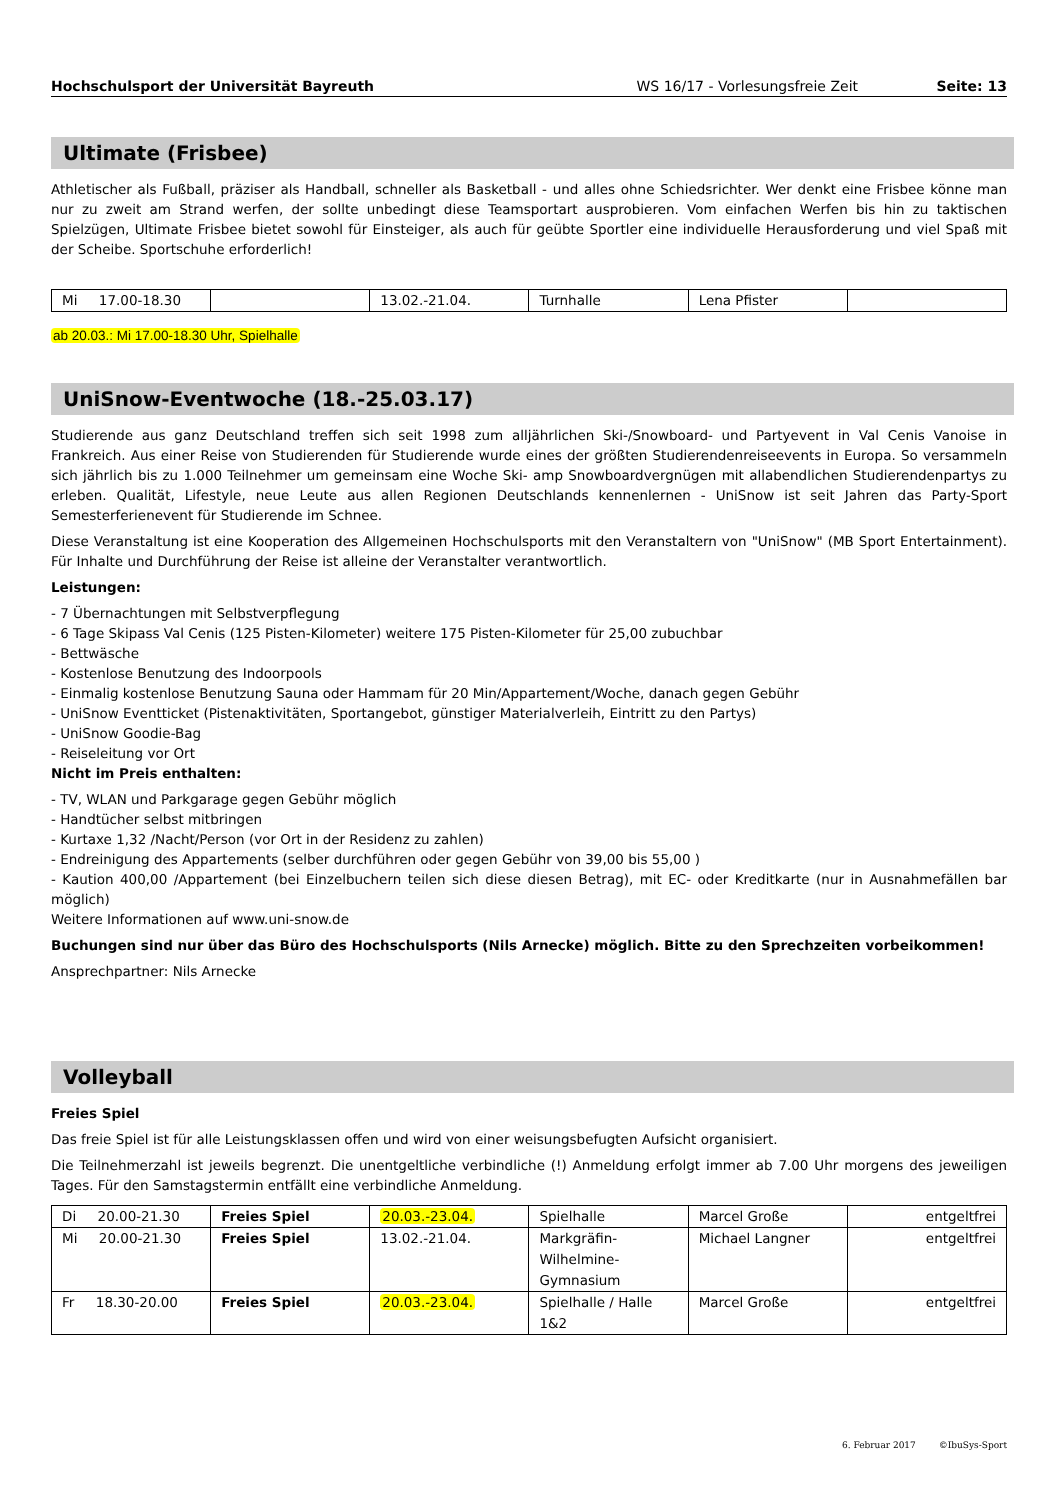Hochschulsport der Universität Bayreuth WS 16/17 - Vorlesungsfreie Zeit Seite: 13
Ultimate (Frisbee)
Athletischer als Fußball, präziser als Handball, schneller als Basketball - und alles ohne Schiedsrichter. Wer denkt eine Frisbee könne man nur zu zweit am Strand werfen, der sollte unbedingt diese Teamsportart ausprobieren. Vom einfachen Werfen bis hin zu taktischen Spielzügen, Ultimate Frisbee bietet sowohl für Einsteiger, als auch für geübte Sportler eine individuelle Herausforderung und viel Spaß mit der Scheibe. Sportschuhe erforderlich!
| Mi 17.00-18.30 | | 13.02.-21.04. | Turnhalle | Lena Pfister | |
ab 20.03.: Mi 17.00-18.30 Uhr, Spielhalle
UniSnow-Eventwoche (18.-25.03.17)
Studierende aus ganz Deutschland treffen sich seit 1998 zum alljährlichen Ski-/Snowboard- und Partyevent in Val Cenis Vanoise in Frankreich. Aus einer Reise von Studierenden für Studierende wurde eines der größten Studierendenreiseevents in Europa. So versammeln sich jährlich bis zu 1.000 Teilnehmer um gemeinsam eine Woche Ski- amp Snowboardvergnügen mit allabendlichen Studierendenpartys zu erleben. Qualität, Lifestyle, neue Leute aus allen Regionen Deutschlands kennenlernen - UniSnow ist seit Jahren das Party-Sport Semesterferienevent für Studierende im Schnee.
Diese Veranstaltung ist eine Kooperation des Allgemeinen Hochschulsports mit den Veranstaltern von "UniSnow" (MB Sport Entertainment). Für Inhalte und Durchführung der Reise ist alleine der Veranstalter verantwortlich.
Leistungen:
- 7 Übernachtungen mit Selbstverpflegung
- 6 Tage Skipass Val Cenis (125 Pisten-Kilometer) weitere 175 Pisten-Kilometer für 25,00 zubuchbar
- Bettwäsche
- Kostenlose Benutzung des Indoorpools
- Einmalig kostenlose Benutzung Sauna oder Hammam für 20 Min/Appartement/Woche, danach gegen Gebühr
- UniSnow Eventticket (Pistenaktivitäten, Sportangebot, günstiger Materialverleih, Eintritt zu den Partys)
- UniSnow Goodie-Bag
- Reiseleitung vor Ort
Nicht im Preis enthalten:
- TV, WLAN und Parkgarage gegen Gebühr möglich
- Handtücher selbst mitbringen
- Kurtaxe 1,32 /Nacht/Person (vor Ort in der Residenz zu zahlen)
- Endreinigung des Appartements (selber durchführen oder gegen Gebühr von 39,00 bis 55,00 )
- Kaution 400,00 /Appartement (bei Einzelbuchern teilen sich diese diesen Betrag), mit EC- oder Kreditkarte (nur in Ausnahmefällen bar möglich)
Weitere Informationen auf www.uni-snow.de
Buchungen sind nur über das Büro des Hochschulsports (Nils Arnecke) möglich. Bitte zu den Sprechzeiten vorbeikommen!
Ansprechpartner: Nils Arnecke
Volleyball
Freies Spiel
Das freie Spiel ist für alle Leistungsklassen offen und wird von einer weisungsbefugten Aufsicht organisiert.
Die Teilnehmerzahl ist jeweils begrenzt. Die unentgeltliche verbindliche (!) Anmeldung erfolgt immer ab 7.00 Uhr morgens des jeweiligen Tages. Für den Samstagstermin entfällt eine verbindliche Anmeldung.
| Di 20.00-21.30 | Freies Spiel | 20.03.-23.04. | Spielhalle | Marcel Große | entgeltfrei |
| Mi 20.00-21.30 | Freies Spiel | 13.02.-21.04. | Markgräfin- Wilhelmine- Gymnasium | Michael Langner | entgeltfrei |
| Fr 18.30-20.00 | Freies Spiel | 20.03.-23.04. | Spielhalle / Halle 1&2 | Marcel Große | entgeltfrei |
6. Februar 2017 ©IbuSys-Sport